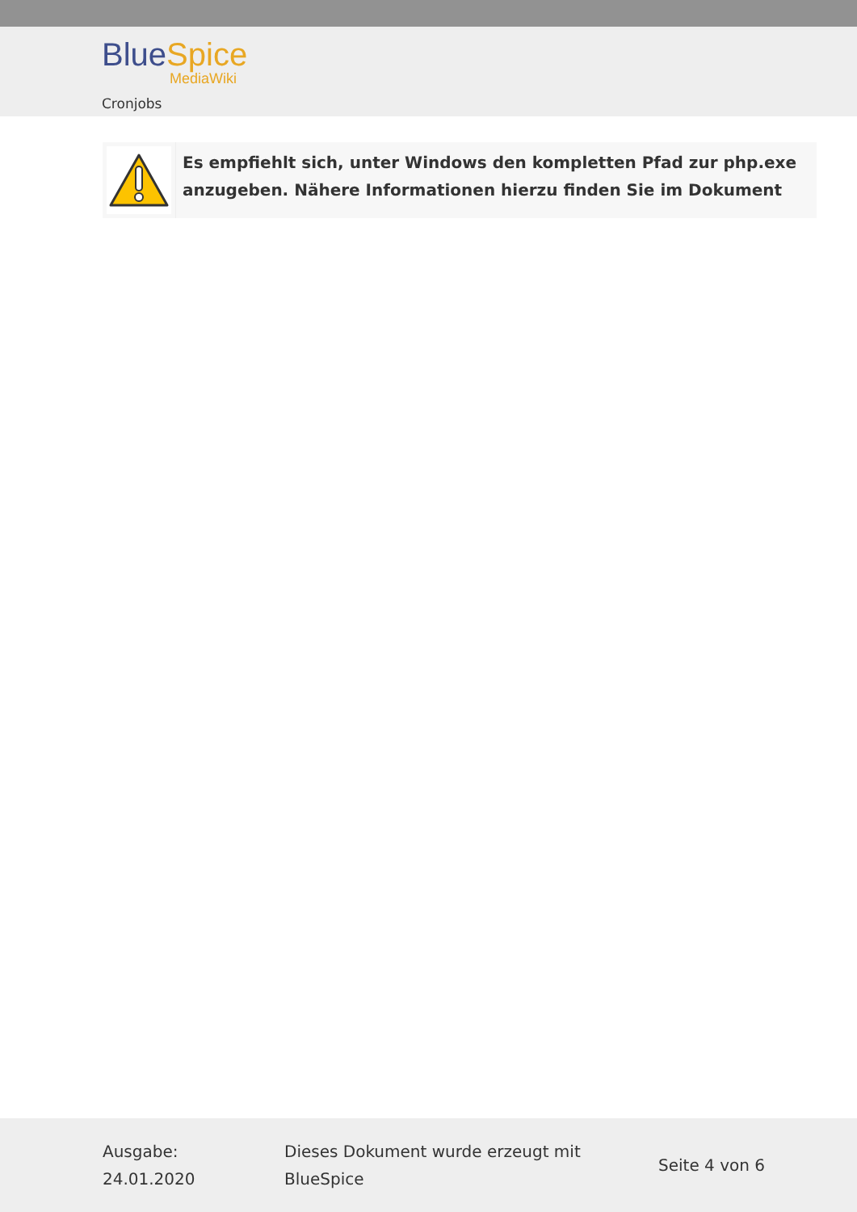Blue Spice
MediaWiki
Cronjobs
Es empfiehlt sich, unter Windows den kompletten Pfad zur php.exe
anzugeben. Nähere Informationen hierzu finden Sie im Dokument
Ausgabe:
24.01.2020
Dieses Dokument wurde erzeugt mit
BlueSpice
Seite 4 von 6